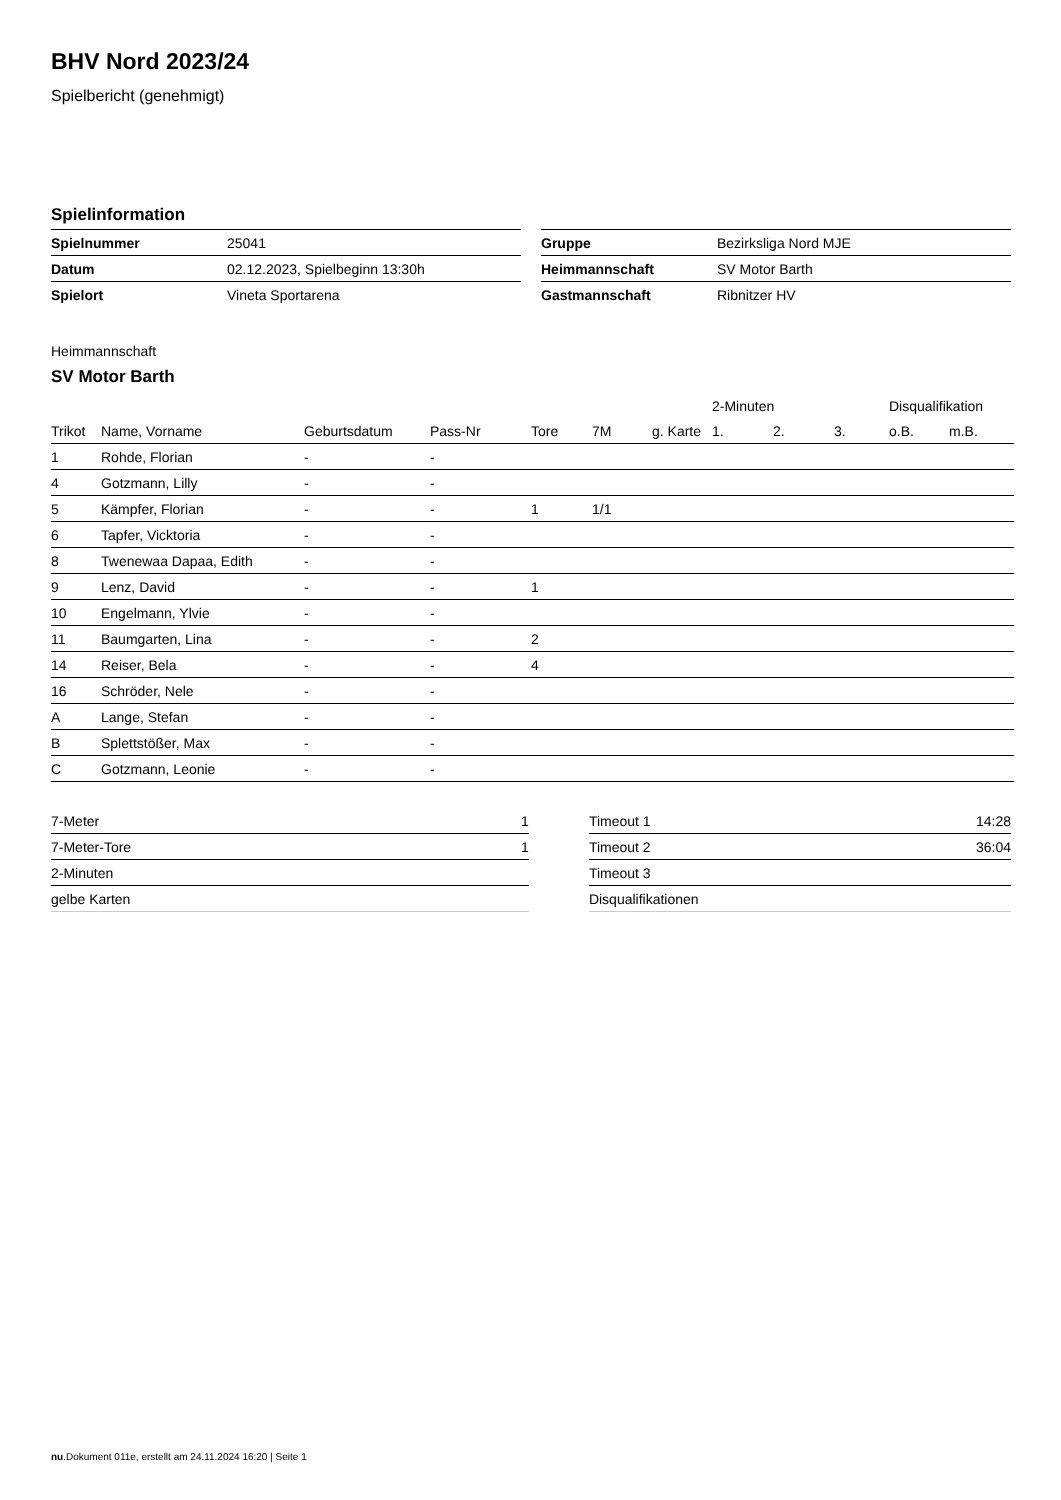BHV Nord 2023/24
Spielbericht (genehmigt)
Spielinformation
| Spielnummer | 25041 |
| Datum | 02.12.2023, Spielbeginn 13:30h |
| Spielort | Vineta Sportarena |
| Gruppe | Bezirksliga Nord MJE |
| Heimmannschaft | SV Motor Barth |
| Gastmannschaft | Ribnitzer HV |
Heimmannschaft
SV Motor Barth
| | | | | | | | 2-Minuten | | | Disqualifikation | |
| --- | --- | --- | --- | --- | --- | --- | --- | --- | --- | --- | --- |
| Trikot | Name, Vorname | Geburtsdatum | Pass-Nr | Tore | 7M | g. Karte | 1. | 2. | 3. | o.B. | m.B. |
| 1 | Rohde, Florian | - | - | | | | | | | | |
| 4 | Gotzmann, Lilly | - | - | | | | | | | | |
| 5 | Kämpfer, Florian | - | - | 1 | 1/1 | | | | | | |
| 6 | Tapfer, Vicktoria | - | - | | | | | | | | |
| 8 | Twenewaa Dapaa, Edith | - | - | | | | | | | | |
| 9 | Lenz, David | - | - | 1 | | | | | | | |
| 10 | Engelmann, Ylvie | - | - | | | | | | | | |
| 11 | Baumgarten, Lina | - | - | 2 | | | | | | | |
| 14 | Reiser, Bela | - | - | 4 | | | | | | | |
| 16 | Schröder, Nele | - | - | | | | | | | | |
| A | Lange, Stefan | - | - | | | | | | | | |
| B | Splettstößer, Max | - | - | | | | | | | | |
| C | Gotzmann, Leonie | - | - | | | | | | | | |
| 7-Meter | 1 |
| 7-Meter-Tore | 1 |
| 2-Minuten | |
| gelbe Karten | |
| Timeout 1 | 14:28 |
| Timeout 2 | 36:04 |
| Timeout 3 | |
| Disqualifikationen | |
nu.Dokument 011e, erstellt am 24.11.2024 16:20 | Seite 1